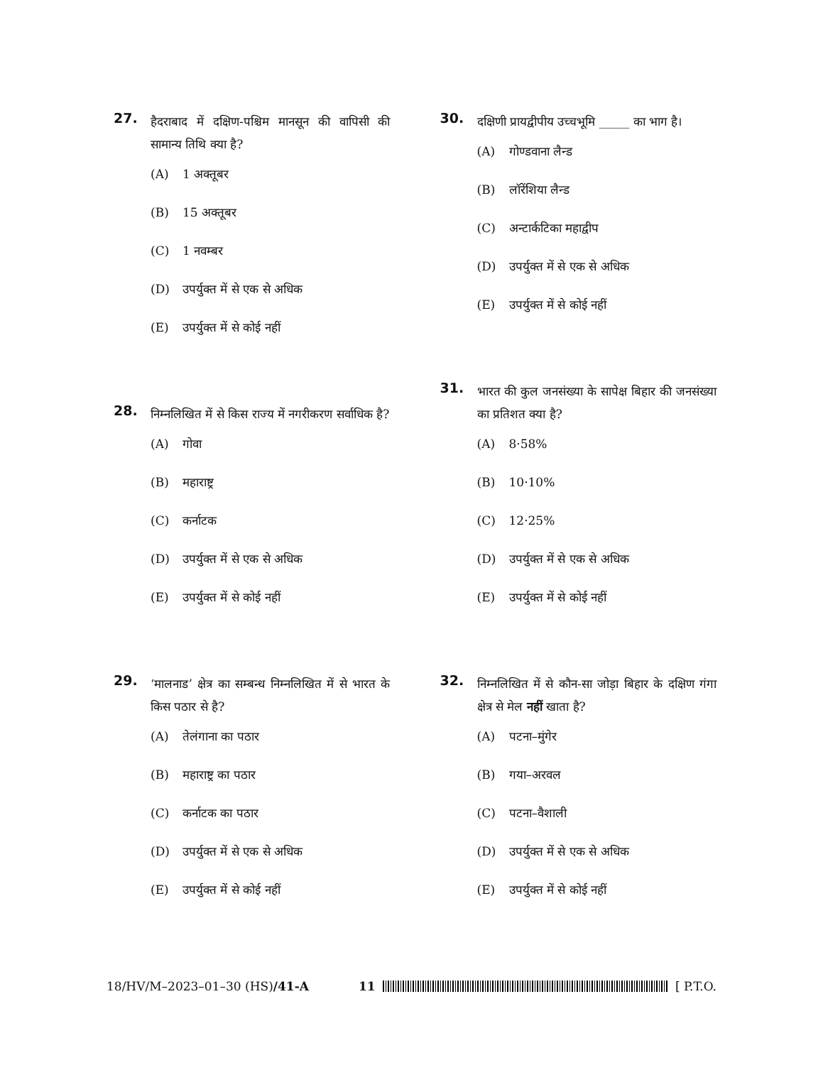27.
हैदराबाद में दक्षिण-पश्चिम मानसून की वापिसी की सामान्य तिथि क्या है?
(A) 1 अक्तूबर
(B) 15 अक्तूबर
(C) 1 नवम्बर
(D) उपर्युक्त में से एक से अधिक
(E) उपर्युक्त में से कोई नहीं
28.
निम्नलिखित में से किस राज्य में नगरीकरण सर्वाधिक है?
(A) गोवा
(B) महाराष्ट्र
(C) कर्नाटक
(D) उपर्युक्त में से एक से अधिक
(E) उपर्युक्त में से कोई नहीं
29.
‘मालनाड’ क्षेत्र का सम्बन्ध निम्नलिखित में से भारत के किस पठार से है?
(A) तेलंगाना का पठार
(B) महाराष्ट्र का पठार
(C) कर्नाटक का पठार
(D) उपर्युक्त में से एक से अधिक
(E) उपर्युक्त में से कोई नहीं
30.
दक्षिणी प्रायद्वीपीय उच्चभूमि _____ का भाग है।
(A) गोण्डवाना लैन्ड
(B) लॉरेंशिया लैन्ड
(C) अन्टार्कटिका महाद्वीप
(D) उपर्युक्त में से एक से अधिक
(E) उपर्युक्त में से कोई नहीं
31.
भारत की कुल जनसंख्या के सापेक्ष बिहार की जनसंख्या का प्रतिशत क्या है?
(A) 8·58%
(B) 10·10%
(C) 12·25%
(D) उपर्युक्त में से एक से अधिक
(E) उपर्युक्त में से कोई नहीं
32.
निम्नलिखित में से कौन-सा जोड़ा बिहार के दक्षिण गंगा क्षेत्र से मेल नहीं खाता है?
(A) पटना–मुंगेर
(B) गया–अरवल
(C) पटना–वैशाली
(D) उपर्युक्त में से एक से अधिक
(E) उपर्युक्त में से कोई नहीं
18/HV/M–2023–01–30 (HS)/41-A 11 [ P.T.O.